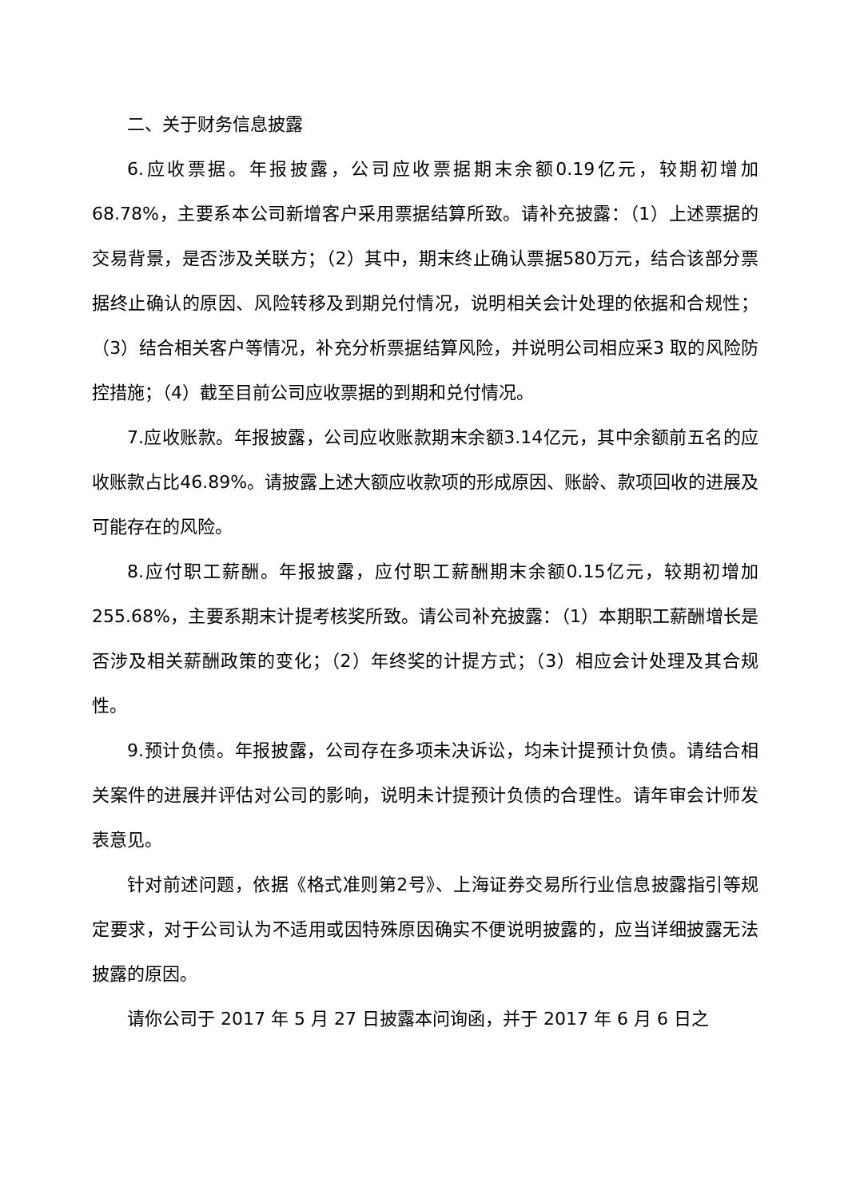二、关于财务信息披露
6.应收票据。年报披露，公司应收票据期末余额0.19亿元，较期初增加68.78%，主要系本公司新增客户采用票据结算所致。请补充披露：（1）上述票据的交易背景，是否涉及关联方；（2）其中，期末终止确认票据580万元，结合该部分票据终止确认的原因、风险转移及到期兑付情况，说明相关会计处理的依据和合规性；（3）结合相关客户等情况，补充分析票据结算风险，并说明公司相应采3 取的风险防控措施；（4）截至目前公司应收票据的到期和兑付情况。
7.应收账款。年报披露，公司应收账款期末余额3.14亿元，其中余额前五名的应收账款占比46.89%。请披露上述大额应收款项的形成原因、账龄、款项回收的进展及可能存在的风险。
8.应付职工薪酬。年报披露，应付职工薪酬期末余额0.15亿元，较期初增加255.68%，主要系期末计提考核奖所致。请公司补充披露：（1）本期职工薪酬增长是否涉及相关薪酬政策的变化；（2）年终奖的计提方式；（3）相应会计处理及其合规性。
9.预计负债。年报披露，公司存在多项未决诉讼，均未计提预计负债。请结合相关案件的进展并评估对公司的影响，说明未计提预计负债的合理性。请年审会计师发表意见。
针对前述问题，依据《格式准则第2号》、上海证券交易所行业信息披露指引等规定要求，对于公司认为不适用或因特殊原因确实不便说明披露的，应当详细披露无法披露的原因。
请你公司于 2017 年 5 月 27 日披露本问询函，并于 2017 年 6 月 6 日之